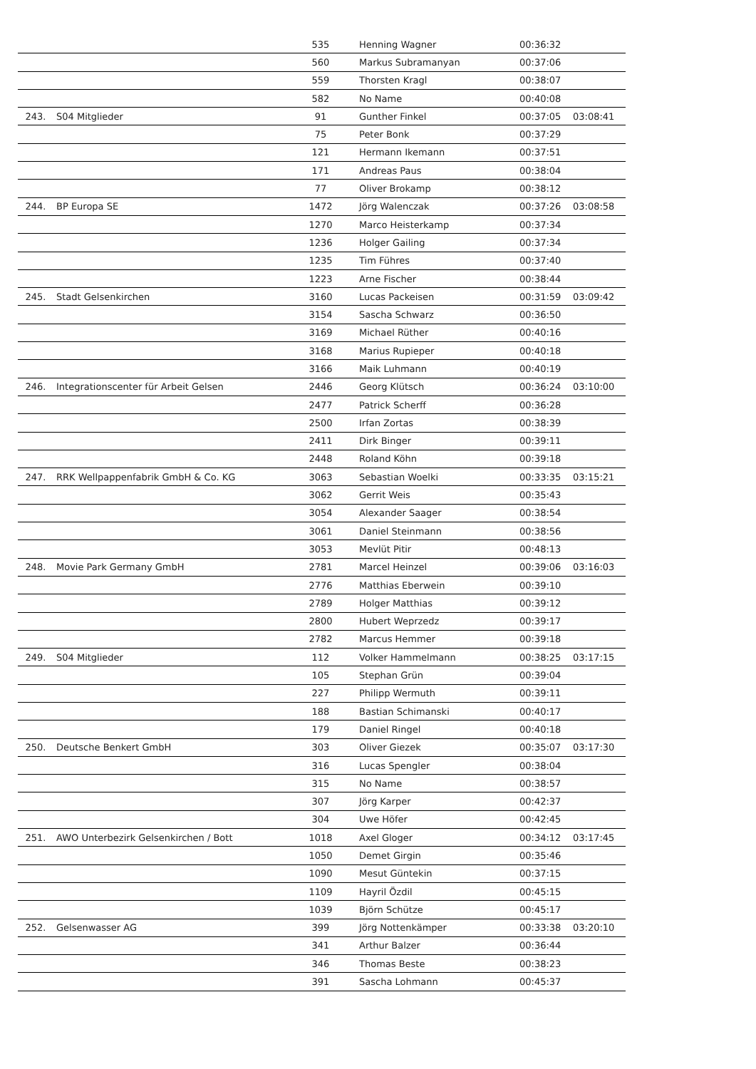| | | 535 | Henning Wagner | 00:36:32 | |
| | | 560 | Markus Subramanyan | 00:37:06 | |
| | | 559 | Thorsten Kragl | 00:38:07 | |
| | | 582 | No Name | 00:40:08 | |
| 243. | S04 Mitglieder | 91 | Gunther Finkel | 00:37:05 | 03:08:41 |
| | | 75 | Peter Bonk | 00:37:29 | |
| | | 121 | Hermann Ikemann | 00:37:51 | |
| | | 171 | Andreas Paus | 00:38:04 | |
| | | 77 | Oliver Brokamp | 00:38:12 | |
| 244. | BP Europa SE | 1472 | Jörg Walenczak | 00:37:26 | 03:08:58 |
| | | 1270 | Marco Heisterkamp | 00:37:34 | |
| | | 1236 | Holger Gailing | 00:37:34 | |
| | | 1235 | Tim Führes | 00:37:40 | |
| | | 1223 | Arne Fischer | 00:38:44 | |
| 245. | Stadt Gelsenkirchen | 3160 | Lucas Packeisen | 00:31:59 | 03:09:42 |
| | | 3154 | Sascha Schwarz | 00:36:50 | |
| | | 3169 | Michael Rüther | 00:40:16 | |
| | | 3168 | Marius Rupieper | 00:40:18 | |
| | | 3166 | Maik Luhmann | 00:40:19 | |
| 246. | Integrationscenter für Arbeit Gelsen | 2446 | Georg Klütsch | 00:36:24 | 03:10:00 |
| | | 2477 | Patrick Scherff | 00:36:28 | |
| | | 2500 | Irfan Zortas | 00:38:39 | |
| | | 2411 | Dirk Binger | 00:39:11 | |
| | | 2448 | Roland Köhn | 00:39:18 | |
| 247. | RRK Wellpappenfabrik GmbH & Co. KG | 3063 | Sebastian Woelki | 00:33:35 | 03:15:21 |
| | | 3062 | Gerrit Weis | 00:35:43 | |
| | | 3054 | Alexander Saager | 00:38:54 | |
| | | 3061 | Daniel Steinmann | 00:38:56 | |
| | | 3053 | Mevlüt Pitir | 00:48:13 | |
| 248. | Movie Park Germany GmbH | 2781 | Marcel Heinzel | 00:39:06 | 03:16:03 |
| | | 2776 | Matthias Eberwein | 00:39:10 | |
| | | 2789 | Holger Matthias | 00:39:12 | |
| | | 2800 | Hubert Weprzedz | 00:39:17 | |
| | | 2782 | Marcus Hemmer | 00:39:18 | |
| 249. | S04 Mitglieder | 112 | Volker Hammelmann | 00:38:25 | 03:17:15 |
| | | 105 | Stephan Grün | 00:39:04 | |
| | | 227 | Philipp Wermuth | 00:39:11 | |
| | | 188 | Bastian Schimanski | 00:40:17 | |
| | | 179 | Daniel Ringel | 00:40:18 | |
| 250. | Deutsche Benkert GmbH | 303 | Oliver Giezek | 00:35:07 | 03:17:30 |
| | | 316 | Lucas Spengler | 00:38:04 | |
| | | 315 | No Name | 00:38:57 | |
| | | 307 | Jörg Karper | 00:42:37 | |
| | | 304 | Uwe Höfer | 00:42:45 | |
| 251. | AWO Unterbezirk Gelsenkirchen / Bott | 1018 | Axel Gloger | 00:34:12 | 03:17:45 |
| | | 1050 | Demet Girgin | 00:35:46 | |
| | | 1090 | Mesut Güntekin | 00:37:15 | |
| | | 1109 | Hayril Özdil | 00:45:15 | |
| | | 1039 | Björn Schütze | 00:45:17 | |
| 252. | Gelsenwasser AG | 399 | Jörg Nottenkämper | 00:33:38 | 03:20:10 |
| | | 341 | Arthur Balzer | 00:36:44 | |
| | | 346 | Thomas Beste | 00:38:23 | |
| | | 391 | Sascha Lohmann | 00:45:37 | |